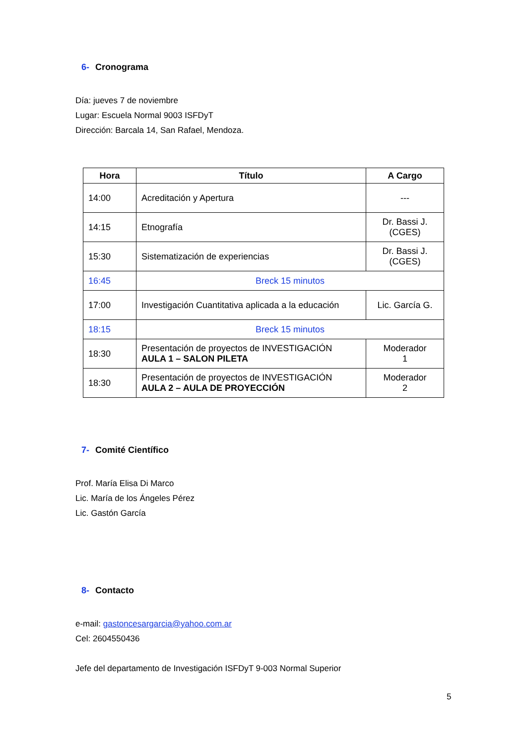6- Cronograma
Día: jueves 7 de noviembre
Lugar: Escuela Normal 9003 ISFDyT
Dirección: Barcala 14, San Rafael, Mendoza.
| Hora | Título | A Cargo |
| --- | --- | --- |
| 14:00 | Acreditación y Apertura | --- |
| 14:15 | Etnografía | Dr. Bassi J. (CGES) |
| 15:30 | Sistematización de experiencias | Dr. Bassi J. (CGES) |
| 16:45 | Breck 15 minutos | |
| 17:00 | Investigación Cuantitativa aplicada a la educación | Lic. García G. |
| 18:15 | Breck 15 minutos | |
| 18:30 | Presentación de proyectos de INVESTIGACIÓN AULA 1 – SALON PILETA | Moderador 1 |
| 18:30 | Presentación de proyectos de INVESTIGACIÓN AULA 2 – AULA DE PROYECCIÓN | Moderador 2 |
7- Comité Científico
Prof. María Elisa Di Marco
Lic. María de los Ángeles Pérez
Lic. Gastón García
8- Contacto
e-mail: gastoncesargarcia@yahoo.com.ar
Cel: 2604550436
Jefe del departamento de Investigación ISFDyT 9-003 Normal Superior
5